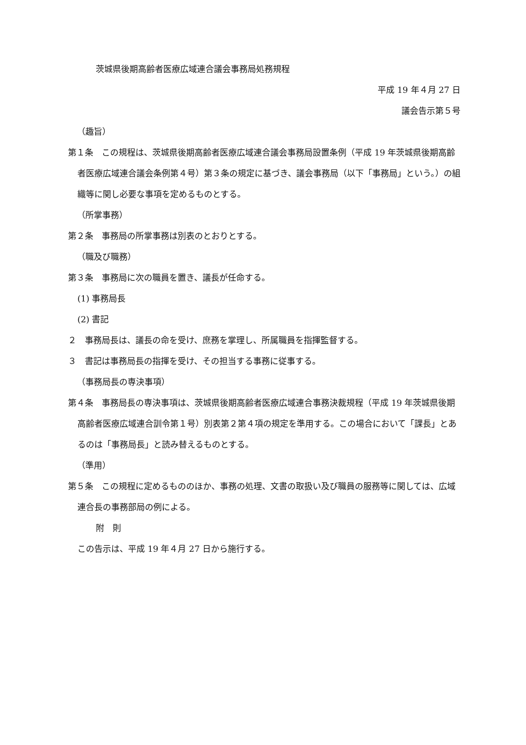茨城県後期高齢者医療広域連合議会事務局処務規程
平成 19 年４月 27 日
議会告示第５号
（趣旨）
第１条　この規程は、茨城県後期高齢者医療広域連合議会事務局設置条例（平成 19 年茨城県後期高齢者医療広域連合議会条例第４号）第３条の規定に基づき、議会事務局（以下「事務局」という。）の組織等に関し必要な事項を定めるものとする。
（所掌事務）
第２条　事務局の所掌事務は別表のとおりとする。
（職及び職務）
第３条　事務局に次の職員を置き、議長が任命する。
(1) 事務局長
(2) 書記
２　事務局長は、議長の命を受け、庶務を掌理し、所属職員を指揮監督する。
３　書記は事務局長の指揮を受け、その担当する事務に従事する。
（事務局長の専決事項）
第４条　事務局長の専決事項は、茨城県後期高齢者医療広域連合事務決裁規程（平成 19 年茨城県後期高齢者医療広域連合訓令第１号）別表第２第４項の規定を準用する。この場合において「課長」とあるのは「事務局長」と読み替えるものとする。
（準用）
第５条　この規程に定めるもののほか、事務の処理、文書の取扱い及び職員の服務等に関しては、広域連合長の事務部局の例による。
附　則
この告示は、平成 19 年４月 27 日から施行する。